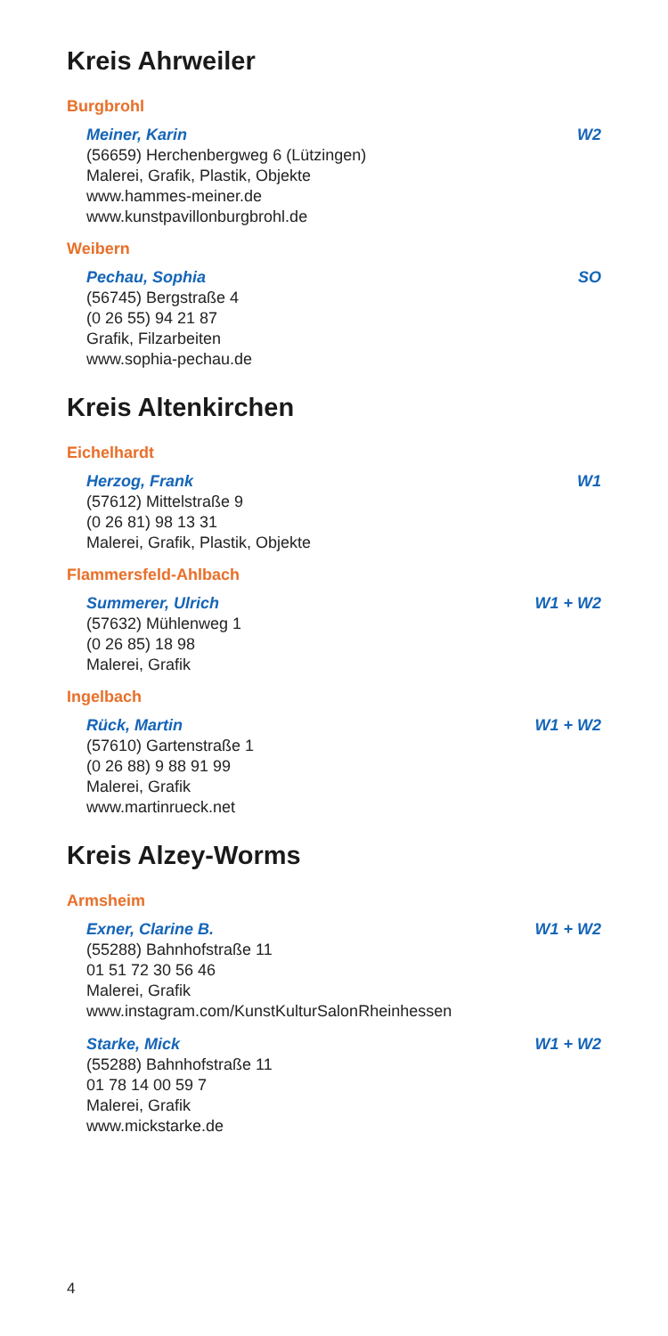Kreis Ahrweiler
Burgbrohl
Meiner, Karin W2
(56659) Herchenbergweg 6 (Lützingen)
Malerei, Grafik, Plastik, Objekte
www.hammes-meiner.de
www.kunstpavillonburgbrohl.de
Weibern
Pechau, Sophia SO
(56745) Bergstraße 4
(0 26 55) 94 21 87
Grafik, Filzarbeiten
www.sophia-pechau.de
Kreis Altenkirchen
Eichelhardt
Herzog, Frank W1
(57612) Mittelstraße 9
(0 26 81) 98 13 31
Malerei, Grafik, Plastik, Objekte
Flammersfeld-Ahlbach
Summerer, Ulrich W1 + W2
(57632) Mühlenweg 1
(0 26 85) 18 98
Malerei, Grafik
Ingelbach
Rück, Martin W1 + W2
(57610) Gartenstraße 1
(0 26 88) 9 88 91 99
Malerei, Grafik
www.martinrueck.net
Kreis Alzey-Worms
Armsheim
Exner, Clarine B. W1 + W2
(55288) Bahnhofstraße 11
01 51 72 30 56 46
Malerei, Grafik
www.instagram.com/KunstKulturSalonRheinhessen
Starke, Mick W1 + W2
(55288) Bahnhofstraße 11
01 78 14 00 59 7
Malerei, Grafik
www.mickstarke.de
4